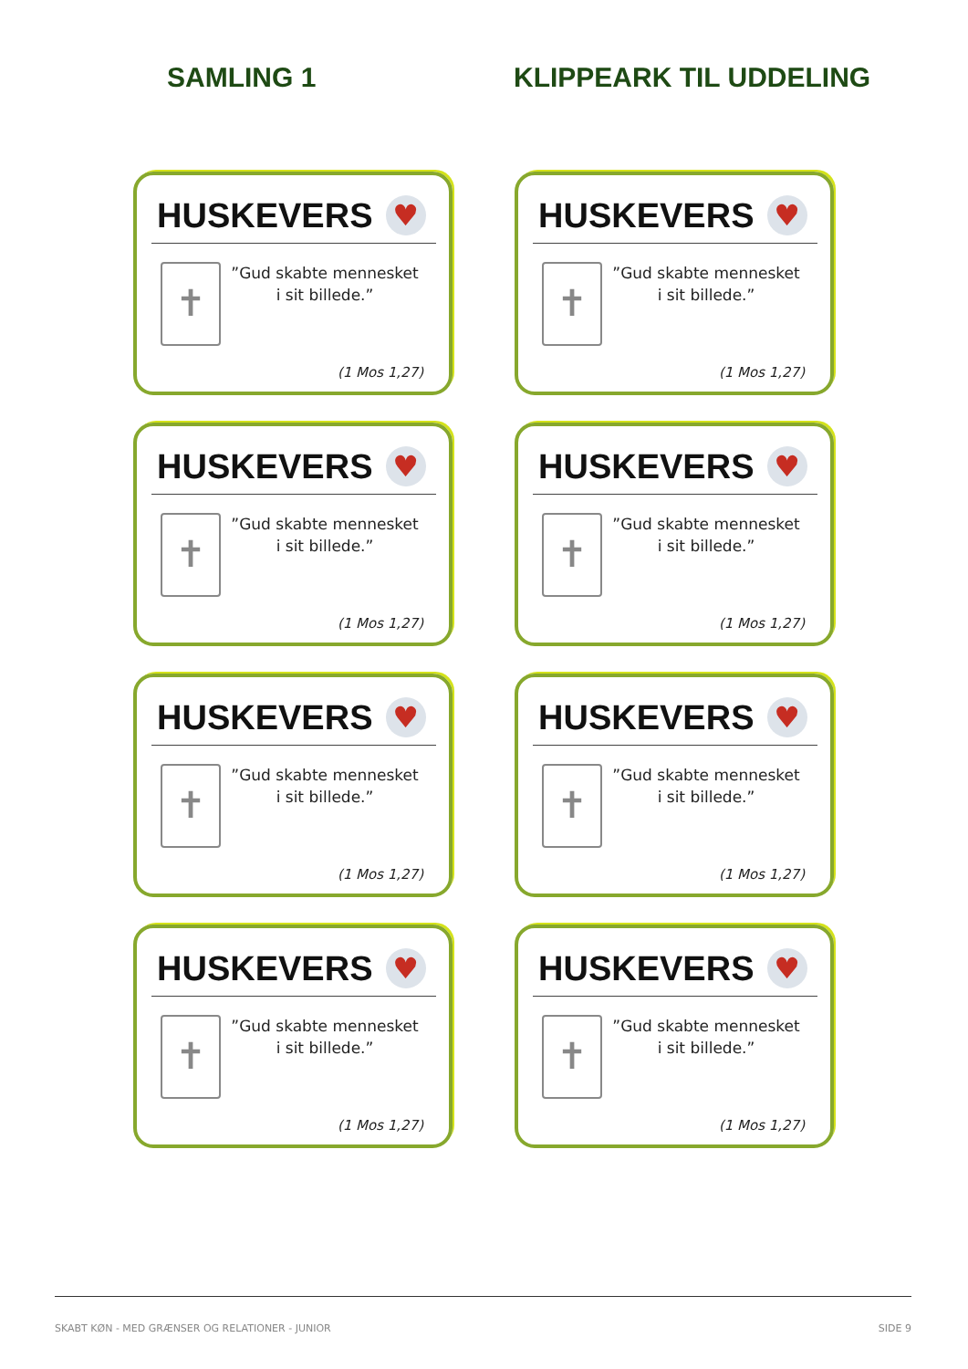SAMLING 1 KLIPPEARK TIL UDDELING
HUSKEVERS ♥
✝
”Gud skabte mennesket
i sit billede.”
(1 Mos 1,27)
HUSKEVERS ♥
✝
”Gud skabte mennesket
i sit billede.”
(1 Mos 1,27)
HUSKEVERS ♥
✝
”Gud skabte mennesket
i sit billede.”
(1 Mos 1,27)
HUSKEVERS ♥
✝
”Gud skabte mennesket
i sit billede.”
(1 Mos 1,27)
HUSKEVERS ♥
✝
”Gud skabte mennesket
i sit billede.”
(1 Mos 1,27)
HUSKEVERS ♥
✝
”Gud skabte mennesket
i sit billede.”
(1 Mos 1,27)
HUSKEVERS ♥
✝
”Gud skabte mennesket
i sit billede.”
(1 Mos 1,27)
HUSKEVERS ♥
✝
”Gud skabte mennesket
i sit billede.”
(1 Mos 1,27)
SKABT KØN - MED GRÆNSER OG RELATIONER - JUNIOR SIDE 9